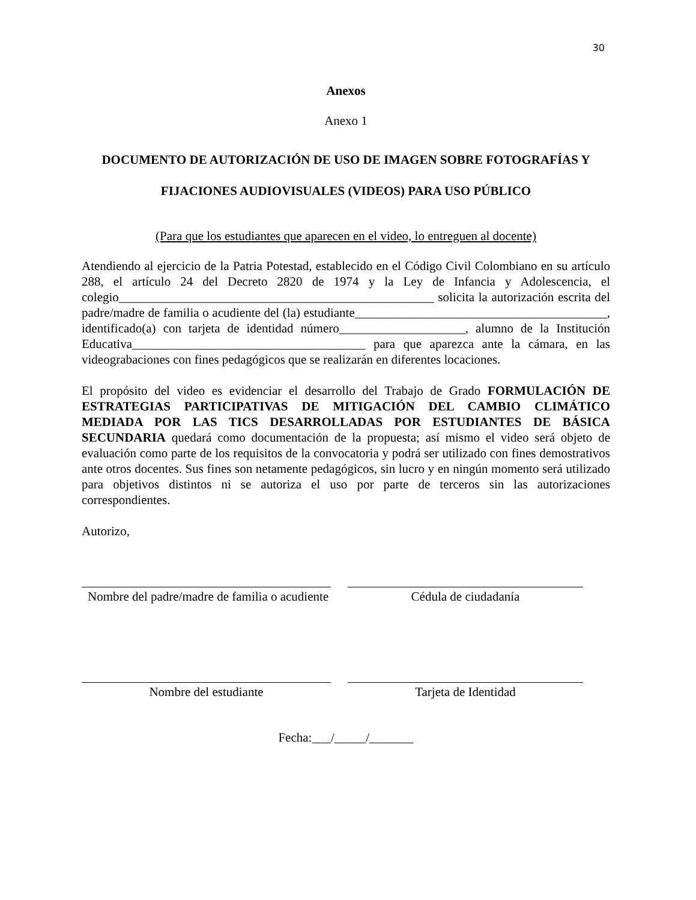30
Anexos
Anexo 1
DOCUMENTO DE AUTORIZACIÓN DE USO DE IMAGEN SOBRE FOTOGRAFÍAS Y FIJACIONES AUDIOVISUALES (VIDEOS) PARA USO PÚBLICO
(Para que los estudiantes que aparecen en el video, lo entreguen al docente)
Atendiendo al ejercicio de la Patria Potestad, establecido en el Código Civil Colombiano en su artículo 288, el artículo 24 del Decreto 2820 de 1974 y la Ley de Infancia y Adolescencia, el colegio__________________________________________________ solicita la autorización escrita del padre/madre de familia o acudiente del (la) estudiante________________________________________, identificado(a) con tarjeta de identidad número____________________, alumno de la Institución Educativa_____________________________________ para que aparezca ante la cámara, en las videograbaciones con fines pedagógicos que se realizarán en diferentes locaciones.
El propósito del video es evidenciar el desarrollo del Trabajo de Grado FORMULACIÓN DE ESTRATEGIAS PARTICIPATIVAS DE MITIGACIÓN DEL CAMBIO CLIMÁTICO MEDIADA POR LAS TICS DESARROLLADAS POR ESTUDIANTES DE BÁSICA SECUNDARIA quedará como documentación de la propuesta; así mismo el video será objeto de evaluación como parte de los requisitos de la convocatoria y podrá ser utilizado con fines demostrativos ante otros docentes. Sus fines son netamente pedagógicos, sin lucro y en ningún momento será utilizado para objetivos distintos ni se autoriza el uso por parte de terceros sin las autorizaciones correspondientes.
Autorizo,
Nombre del padre/madre de familia o acudiente
Cédula de ciudadanía
Nombre del estudiante Tarjeta de Identidad
Fecha:___/_____/_______